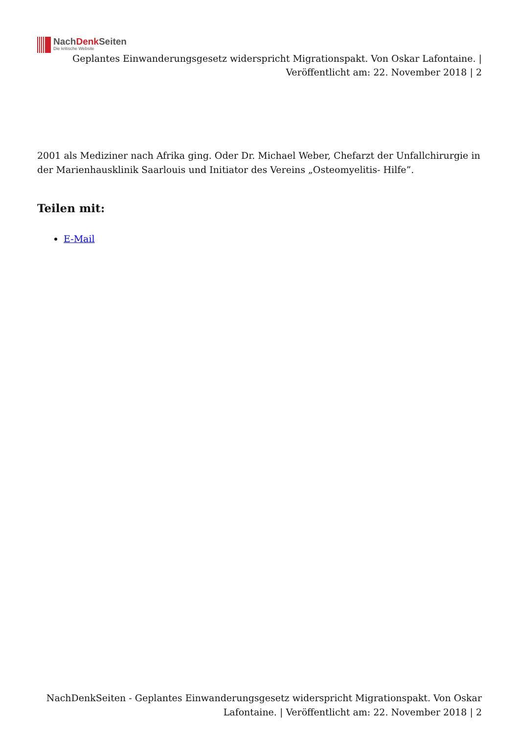NachDenk Seiten
Die kritische Website
Geplantes Einwanderungsgesetz widerspricht Migrationspakt. Von Oskar Lafontaine. | Veröffentlicht am: 22. November 2018 | 2
2001 als Mediziner nach Afrika ging. Oder Dr. Michael Weber, Chefarzt der Unfallchirurgie in der Marienhausklinik Saarlouis und Initiator des Vereins „Osteomyelitis- Hilfe”.
Teilen mit:
E-Mail
NachDenkSeiten - Geplantes Einwanderungsgesetz widerspricht Migrationspakt. Von Oskar Lafontaine. | Veröffentlicht am: 22. November 2018 | 2